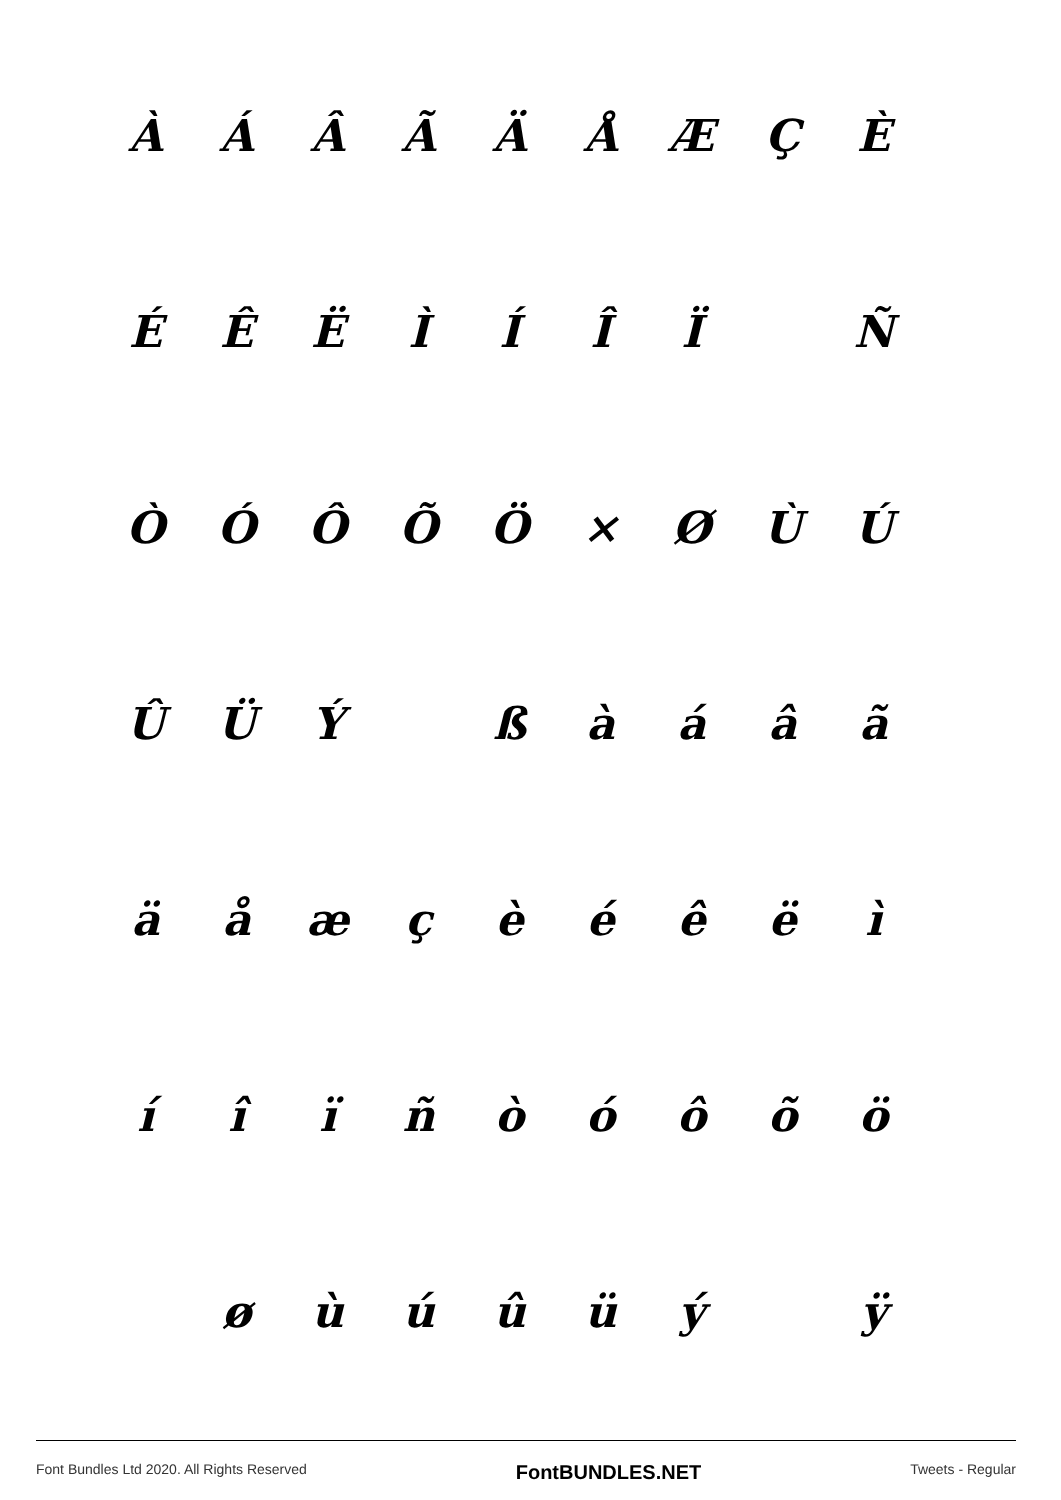| À | Á | Â | Ã | Ä | Å | Æ | Ç | È |
| É | Ê | Ë | Ì | Í | Î | Ï | | Ñ |
| Ò | Ó | Ô | Õ | Ö | × | Ø | Ù | Ú |
| Û | Ü | Ý | | ß | à | á | â | ã |
| ä | å | æ | ç | è | é | ê | ë | ì |
| í | î | ï | ñ | ò | ó | ô | õ | ö |
| | ø | ù | ú | û | ü | ý | | ÿ |
Font Bundles Ltd 2020. All Rights Reserved FontBUNDLES.NET Tweets - Regular